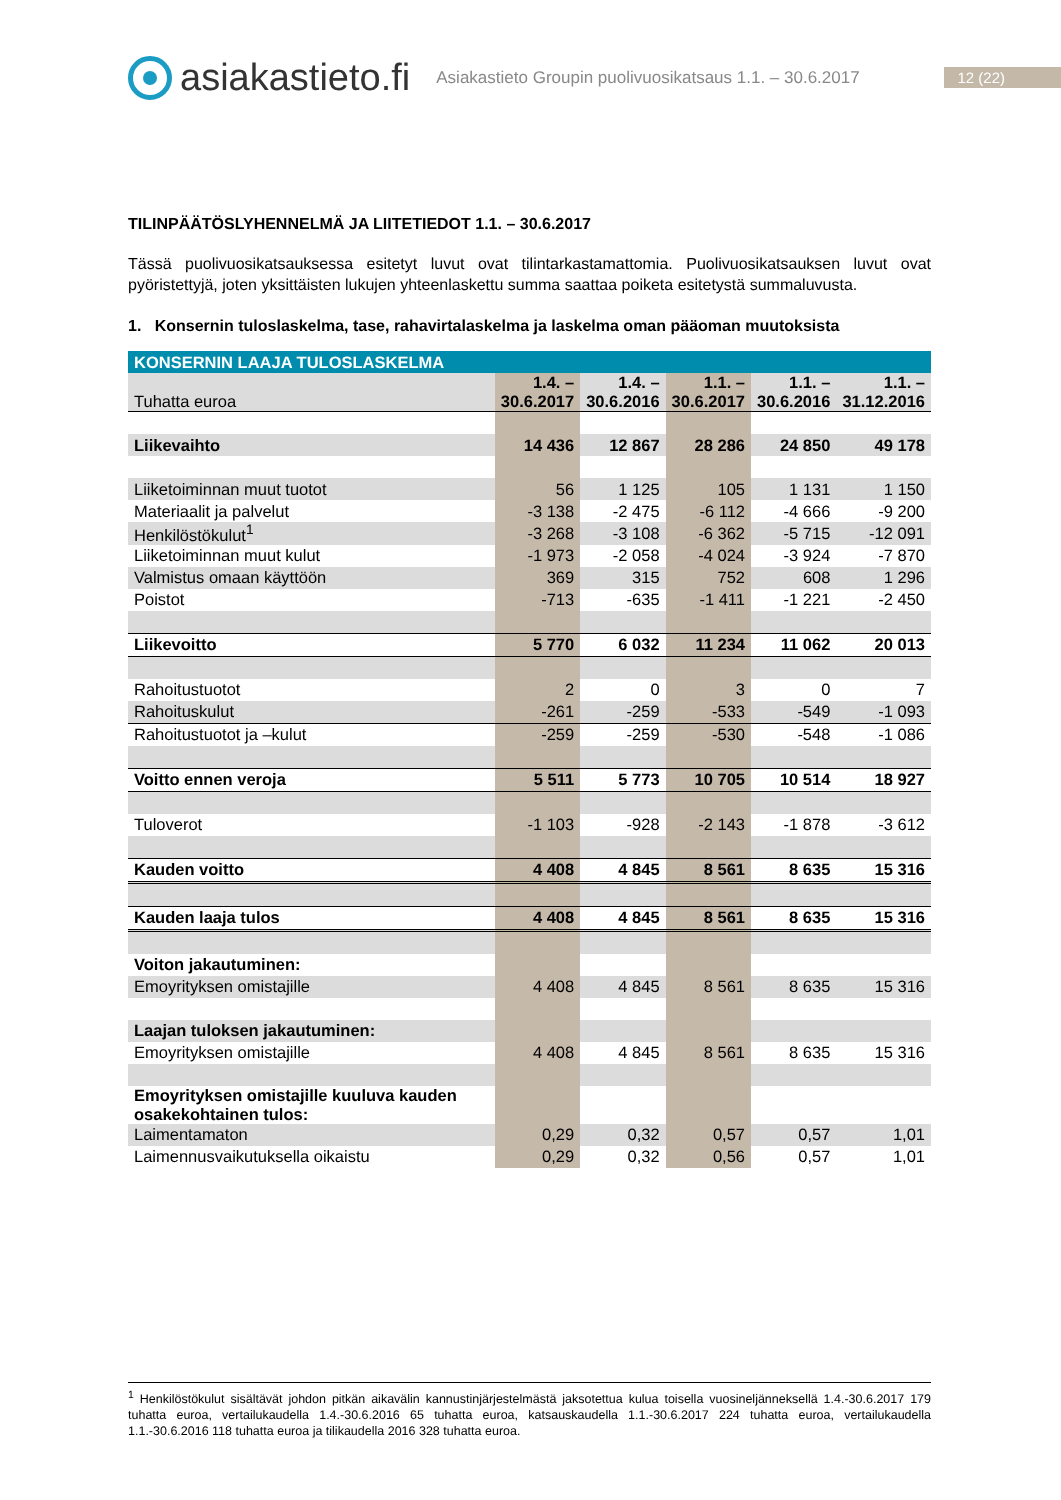asiakastieto.fi
Asiakastieto Groupin puolivuosikatsaus 1.1. – 30.6.2017
12 (22)
TILINPÄÄTÖSLYHENNELMÄ JA LIITETIEDOT 1.1. – 30.6.2017
Tässä puolivuosikatsauksessa esitetyt luvut ovat tilintarkastamattomia. Puolivuosikatsauksen luvut ovat pyöristettyjä, joten yksittäisten lukujen yhteenlaskettu summa saattaa poiketa esitetystä summaluvusta.
1. Konsernin tuloslaskelma, tase, rahavirtalaskelma ja laskelma oman pääoman muutoksista
| KONSERNIN LAAJA TULOSLASKELMA | | | | | |
| Tuhatta euroa | 1.4. – 30.6.2017 | 1.4. – 30.6.2016 | 1.1. – 30.6.2017 | 1.1. – 30.6.2016 | 1.1. – 31.12.2016 |
| Liikevaihto | 14 436 | 12 867 | 28 286 | 24 850 | 49 178 |
| Liiketoiminnan muut tuotot | 56 | 1 125 | 105 | 1 131 | 1 150 |
| Materiaalit ja palvelut | -3 138 | -2 475 | -6 112 | -4 666 | -9 200 |
| Henkilöstökulut<sup>1</sup> | -3 268 | -3 108 | -6 362 | -5 715 | -12 091 |
| Liiketoiminnan muut kulut | -1 973 | -2 058 | -4 024 | -3 924 | -7 870 |
| Valmistus omaan käyttöön | 369 | 315 | 752 | 608 | 1 296 |
| Poistot | -713 | -635 | -1 411 | -1 221 | -2 450 |
| Liikevoitto | 5 770 | 6 032 | 11 234 | 11 062 | 20 013 |
| Rahoitustuotot | 2 | 0 | 3 | 0 | 7 |
| Rahoituskulut | -261 | -259 | -533 | -549 | -1 093 |
| Rahoitustuotot ja –kulut | -259 | -259 | -530 | -548 | -1 086 |
| Voitto ennen veroja | 5 511 | 5 773 | 10 705 | 10 514 | 18 927 |
| Tuloverot | -1 103 | -928 | -2 143 | -1 878 | -3 612 |
| Kauden voitto | 4 408 | 4 845 | 8 561 | 8 635 | 15 316 |
| Kauden laaja tulos | 4 408 | 4 845 | 8 561 | 8 635 | 15 316 |
| Voiton jakautuminen: | | | | | |
| Emoyrityksen omistajille | 4 408 | 4 845 | 8 561 | 8 635 | 15 316 |
| Laajan tuloksen jakautuminen: | | | | | |
| Emoyrityksen omistajille | 4 408 | 4 845 | 8 561 | 8 635 | 15 316 |
| Emoyrityksen omistajille kuuluva kauden osakekohtainen tulos: | | | | | |
| Laimentamaton | 0,29 | 0,32 | 0,57 | 0,57 | 1,01 |
| Laimennusvaikutuksella oikaistu | 0,29 | 0,32 | 0,56 | 0,57 | 1,01 |
<sup>1</sup> Henkilöstökulut sisältävät johdon pitkän aikavälin kannustinjärjestelmästä jaksotettua kulua toisella vuosineljänneksellä 1.4.-30.6.2017 179 tuhatta euroa, vertailukaudella 1.4.-30.6.2016 65 tuhatta euroa, katsauskaudella 1.1.-30.6.2017 224 tuhatta euroa, vertailukaudella 1.1.-30.6.2016 118 tuhatta euroa ja tilikaudella 2016 328 tuhatta euroa.